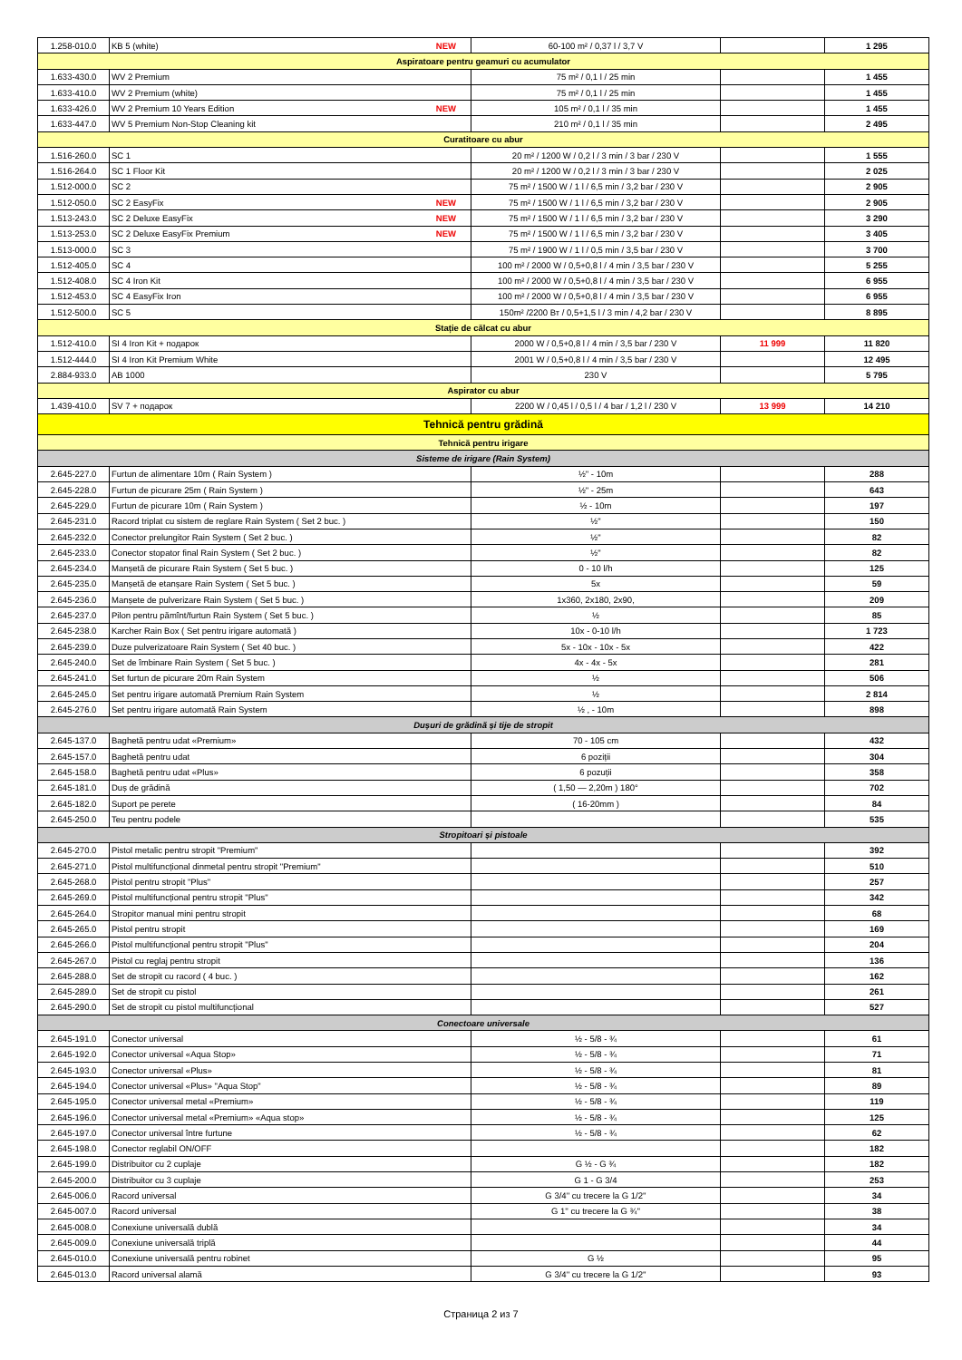| 1.258-010.0 | KB 5 (white) NEW | 60-100 m² / 0,37 l / 3,7 V | | 1 295 |
| Aspiratoare pentru geamuri cu acumulator | | | | |
| 1.633-430.0 | WV 2 Premium | 75 m² / 0,1 l / 25 min | | 1 455 |
| 1.633-410.0 | WV 2 Premium (white) | 75 m² / 0,1 l / 25 min | | 1 455 |
| 1.633-426.0 | WV 2 Premium 10 Years Edition NEW | 105 m² / 0,1 l / 35 min | | 1 455 |
| 1.633-447.0 | WV 5 Premium Non-Stop Cleaning kit | 210 m² / 0,1 l / 35 min | | 2 495 |
| Curatitoare cu abur | | | | |
| 1.516-260.0 | SC 1 | 20 m² / 1200 W / 0,2 l / 3 min / 3 bar / 230 V | | 1 555 |
| 1.516-264.0 | SC 1 Floor Kit | 20 m² / 1200 W / 0,2 l / 3 min / 3 bar / 230 V | | 2 025 |
| 1.512-000.0 | SC 2 | 75 m² / 1500 W / 1 l / 6,5 min / 3,2 bar / 230 V | | 2 905 |
| 1.512-050.0 | SC 2 EasyFix NEW | 75 m² / 1500 W / 1 l / 6,5 min / 3,2 bar / 230 V | | 2 905 |
| 1.513-243.0 | SC 2 Deluxe EasyFix NEW | 75 m² / 1500 W / 1 l / 6,5 min / 3,2 bar / 230 V | | 3 290 |
| 1.513-253.0 | SC 2 Deluxe EasyFix Premium NEW | 75 m² / 1500 W / 1 l / 6,5 min / 3,2 bar / 230 V | | 3 405 |
| 1.513-000.0 | SC 3 | 75 m² / 1900 W / 1 l / 0,5 min / 3,5 bar / 230 V | | 3 700 |
| 1.512-405.0 | SC 4 | 100 m² / 2000 W / 0,5+0,8 l / 4 min / 3,5 bar / 230 V | | 5 255 |
| 1.512-408.0 | SC 4 Iron Kit | 100 m² / 2000 W / 0,5+0,8 l / 4 min / 3,5 bar / 230 V | | 6 955 |
| 1.512-453.0 | SC 4 EasyFix Iron | 100 m² / 2000 W / 0,5+0,8 l / 4 min / 3,5 bar / 230 V | | 6 955 |
| 1.512-500.0 | SC 5 | 150m² /2200 Вт / 0,5+1,5 l / 3 min / 4,2 bar / 230 V | | 8 895 |
| Stație de călcat cu abur | | | | |
| 1.512-410.0 | SI 4 Iron Kit + подарок | 2000 W / 0,5+0,8 l / 4 min / 3,5 bar / 230 V | 11 999 | 11 820 |
| 1.512-444.0 | SI 4 Iron Kit Premium White | 2001 W / 0,5+0,8 l / 4 min / 3,5 bar / 230 V | | 12 495 |
| 2.884-933.0 | AB 1000 | 230 V | | 5 795 |
| Aspirator cu abur | | | | |
| 1.439-410.0 | SV 7 + подарок | 2200 W / 0,45 l / 0,5 l / 4 bar / 1,2 l / 230 V | 13 999 | 14 210 |
| Tehnică pentru grădină | | | | |
| Tehnică pentru irigare | | | | |
| Sisteme de irigare (Rain System) | | | | |
| 2.645-227.0 | Furtun de alimentare 10m ( Rain System ) | ½" - 10m | | 288 |
| 2.645-228.0 | Furtun de picurare 25m ( Rain System ) | ½" - 25m | | 643 |
| 2.645-229.0 | Furtun de picurare 10m ( Rain System ) | ½ - 10m | | 197 |
| 2.645-231.0 | Racord triplat cu sistem de reglare Rain System ( Set 2 buc. ) | ½" | | 150 |
| 2.645-232.0 | Conector prelungitor Rain System ( Set 2 buc. ) | ½" | | 82 |
| 2.645-233.0 | Conector stopator final Rain System ( Set 2 buc. ) | ½" | | 82 |
| 2.645-234.0 | Manșetă de picurare Rain System ( Set 5 buc. ) | 0 - 10 l/h | | 125 |
| 2.645-235.0 | Manșetă de etanșare Rain System ( Set 5 buc. ) | 5x | | 59 |
| 2.645-236.0 | Manșete de pulverizare Rain System ( Set 5 buc. ) | 1x360, 2x180, 2x90, | | 209 |
| 2.645-237.0 | Pilon pentru pămînt/furtun Rain System ( Set 5 buc. ) | ½ | | 85 |
| 2.645-238.0 | Karcher Rain Box ( Set pentru irigare automată ) | 10x - 0-10 l/h | | 1 723 |
| 2.645-239.0 | Duze pulverizatoare Rain System ( Set 40 buc. ) | 5x - 10x - 10x - 5x | | 422 |
| 2.645-240.0 | Set de îmbinare Rain System ( Set 5 buc. ) | 4x - 4x - 5x | | 281 |
| 2.645-241.0 | Set furtun de picurare 20m Rain System | ½ | | 506 |
| 2.645-245.0 | Set pentru irigare automată Premium Rain System | ½ | | 2 814 |
| 2.645-276.0 | Set pentru irigare automată Rain System | ½ , - 10m | | 898 |
| Dușuri de grădină și tije de stropit | | | | |
| 2.645-137.0 | Baghetă pentru udat «Premium» | 70 - 105 cm | | 432 |
| 2.645-157.0 | Baghetă pentru udat | 6 poziții | | 304 |
| 2.645-158.0 | Baghetă pentru udat «Plus» | 6 pozuții | | 358 |
| 2.645-181.0 | Duș de grădină | ( 1,50 — 2,20m ) 180° | | 702 |
| 2.645-182.0 | Suport pe perete | ( 16-20mm ) | | 84 |
| 2.645-250.0 | Teu pentru podele | | | 535 |
| Stropitoari și pistoale | | | | |
| 2.645-270.0 | Pistol metalic pentru stropit "Premium" | | | 392 |
| 2.645-271.0 | Pistol multifuncțional dinmetal pentru stropit "Premium" | | | 510 |
| 2.645-268.0 | Pistol pentru stropit "Plus" | | | 257 |
| 2.645-269.0 | Pistol multifuncțional pentru stropit "Plus" | | | 342 |
| 2.645-264.0 | Stropitor manual mini pentru stropit | | | 68 |
| 2.645-265.0 | Pistol pentru stropit | | | 169 |
| 2.645-266.0 | Pistol multifuncțional pentru stropit "Plus" | | | 204 |
| 2.645-267.0 | Pistol cu reglaj pentru stropit | | | 136 |
| 2.645-288.0 | Set de stropit cu racord ( 4 buc. ) | | | 162 |
| 2.645-289.0 | Set de stropit cu pistol | | | 261 |
| 2.645-290.0 | Set de stropit cu pistol multifuncțional | | | 527 |
| Conectoare universale | | | | |
| 2.645-191.0 | Conector universal | ½ - 5/8 - ¾ | | 61 |
| 2.645-192.0 | Conector universal «Aqua Stop» | ½ - 5/8 - ¾ | | 71 |
| 2.645-193.0 | Conector universal «Plus» | ½ - 5/8 - ¾ | | 81 |
| 2.645-194.0 | Conector universal «Plus» "Aqua Stop" | ½ - 5/8 - ¾ | | 89 |
| 2.645-195.0 | Conector universal metal «Premium» | ½ - 5/8 - ¾ | | 119 |
| 2.645-196.0 | Conector universal metal «Premium» «Aqua stop» | ½ - 5/8 - ¾ | | 125 |
| 2.645-197.0 | Conector universal între furtune | ½ - 5/8 - ¾ | | 62 |
| 2.645-198.0 | Conector reglabil ON/OFF | | | 182 |
| 2.645-199.0 | Distribuitor cu 2 cuplaje | G ½ - G ¾ | | 182 |
| 2.645-200.0 | Distribuitor cu 3 cuplaje | G 1 - G 3/4 | | 253 |
| 2.645-006.0 | Racord universal | G 3/4'' cu trecere la G 1/2'' | | 34 |
| 2.645-007.0 | Racord universal | G 1'' cu trecere la G ¾'' | | 38 |
| 2.645-008.0 | Conexiune universală dublă | | | 34 |
| 2.645-009.0 | Conexiune universală triplă | | | 44 |
| 2.645-010.0 | Conexiune universală pentru robinet | G ½ | | 95 |
| 2.645-013.0 | Racord universal alamă | G 3/4'' cu trecere la G 1/2'' | | 93 |
Страница 2 из 7